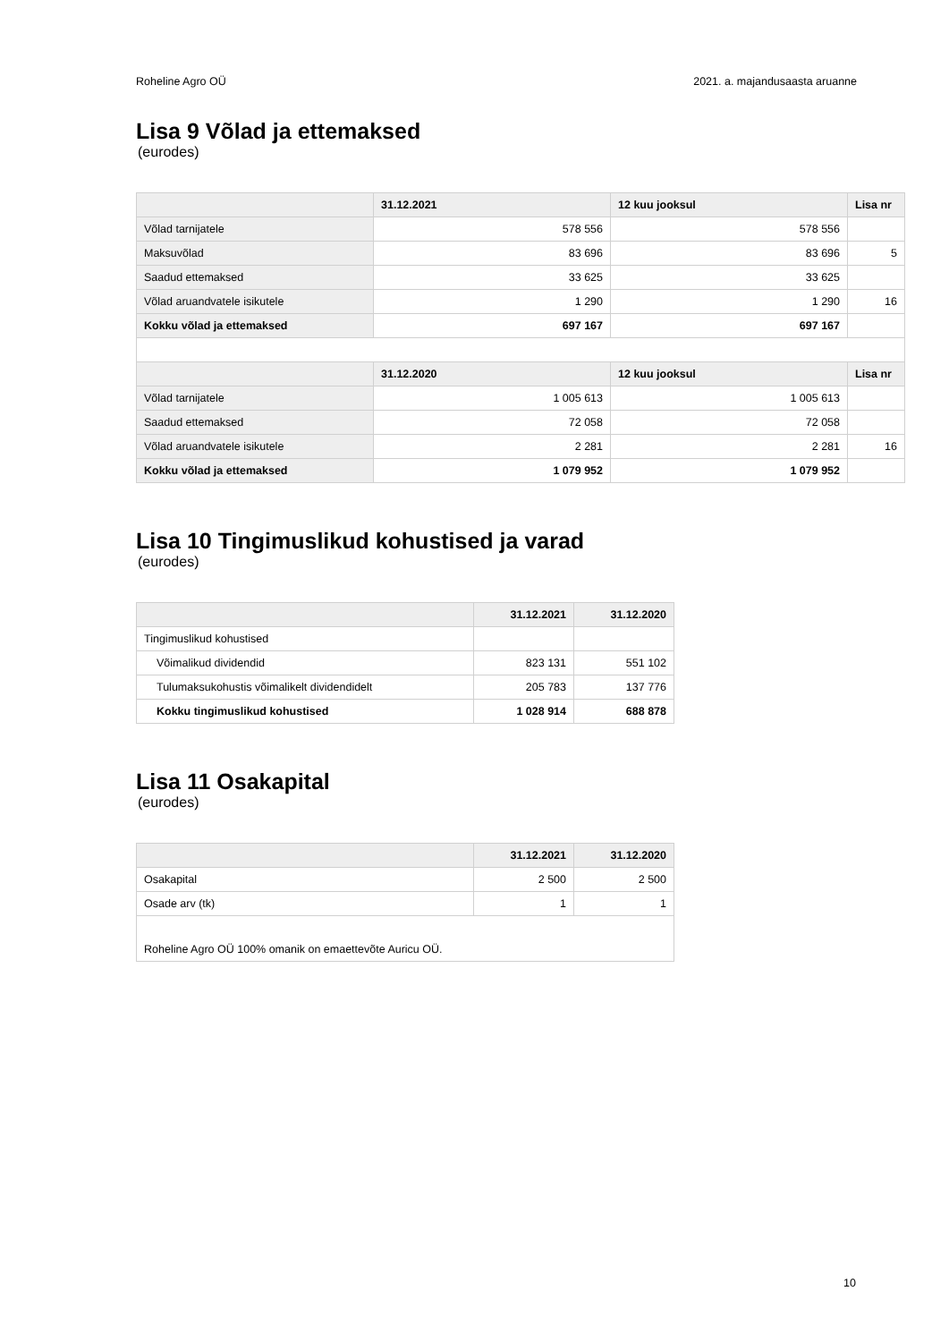Roheline Agro OÜ 2021. a. majandusaasta aruanne
Lisa 9 Võlad ja ettemaksed
(eurodes)
| | 31.12.2021 | 12 kuu jooksul | Lisa nr |
| --- | --- | --- | --- |
| Võlad tarnijatele | 578 556 | 578 556 | |
| Maksuvõlad | 83 696 | 83 696 | 5 |
| Saadud ettemaksed | 33 625 | 33 625 | |
| Võlad aruandvatele isikutele | 1 290 | 1 290 | 16 |
| Kokku võlad ja ettemaksed | 697 167 | 697 167 | |
| | 31.12.2020 | 12 kuu jooksul | Lisa nr |
| Võlad tarnijatele | 1 005 613 | 1 005 613 | |
| Saadud ettemaksed | 72 058 | 72 058 | |
| Võlad aruandvatele isikutele | 2 281 | 2 281 | 16 |
| Kokku võlad ja ettemaksed | 1 079 952 | 1 079 952 | |
Lisa 10 Tingimuslikud kohustised ja varad
(eurodes)
| | 31.12.2021 | 31.12.2020 |
| --- | --- | --- |
| Tingimuslikud kohustised | | |
| Võimalikud dividendid | 823 131 | 551 102 |
| Tulumaksukohustis võimalikelt dividendidelt | 205 783 | 137 776 |
| Kokku tingimuslikud kohustised | 1 028 914 | 688 878 |
Lisa 11 Osakapital
(eurodes)
| | 31.12.2021 | 31.12.2020 |
| --- | --- | --- |
| Osakapital | 2 500 | 2 500 |
| Osade arv (tk) | 1 | 1 |
| Roheline Agro OÜ 100% omanik on emaettevõte Auricu OÜ. | | |
10